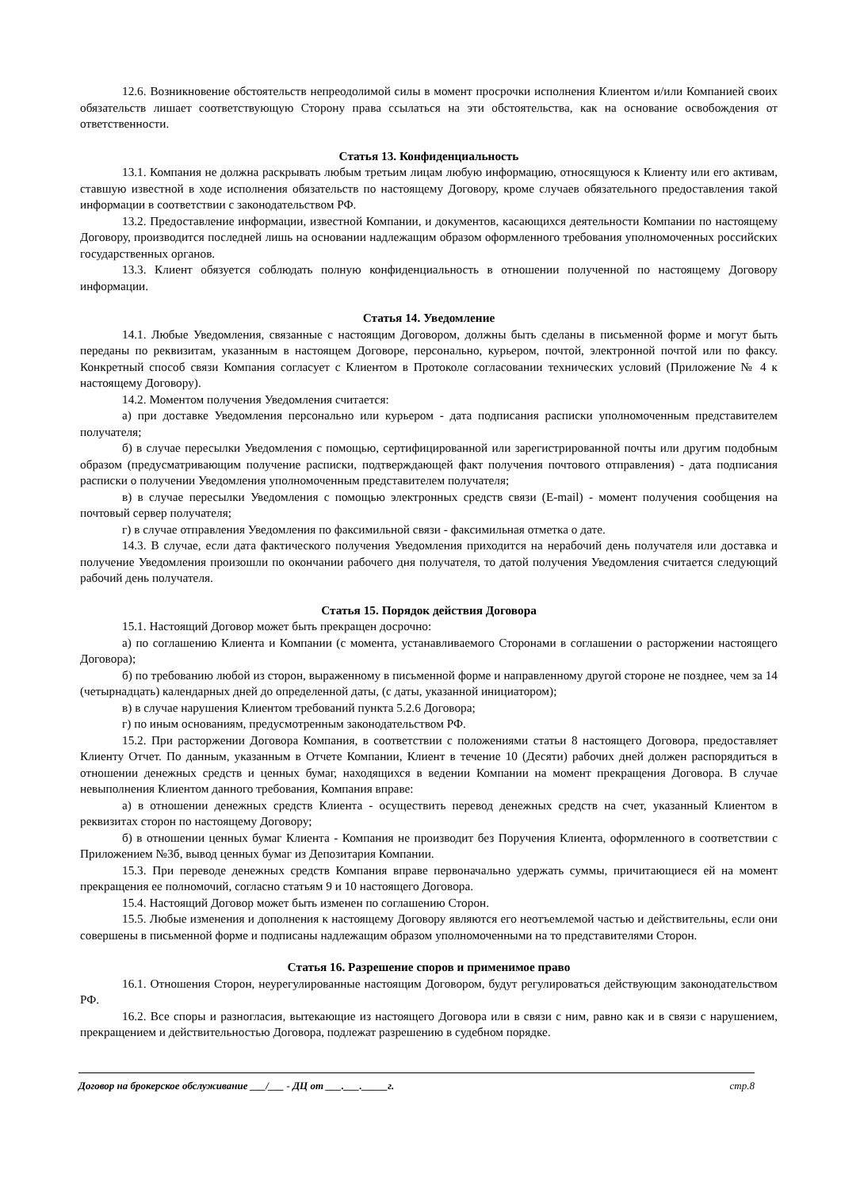12.6. Возникновение обстоятельств непреодолимой силы в момент просрочки исполнения Клиентом и/или Компанией своих обязательств лишает соответствующую Сторону права ссылаться на эти обстоятельства, как на основание освобождения от ответственности.
Статья 13. Конфиденциальность
13.1. Компания не должна раскрывать любым третьим лицам любую информацию, относящуюся к Клиенту или его активам, ставшую известной в ходе исполнения обязательств по настоящему Договору, кроме случаев обязательного предоставления такой информации в соответствии с законодательством РФ.
13.2. Предоставление информации, известной Компании, и документов, касающихся деятельности Компании по настоящему Договору, производится последней лишь на основании надлежащим образом оформленного требования уполномоченных российских государственных органов.
13.3. Клиент обязуется соблюдать полную конфиденциальность в отношении полученной по настоящему Договору информации.
Статья 14. Уведомление
14.1. Любые Уведомления, связанные с настоящим Договором, должны быть сделаны в письменной форме и могут быть переданы по реквизитам, указанным в настоящем Договоре, персонально, курьером, почтой, электронной почтой или по факсу. Конкретный способ связи Компания согласует с Клиентом в Протоколе согласовании технических условий (Приложение № 4 к настоящему Договору).
14.2. Моментом получения Уведомления считается:
а) при доставке Уведомления персонально или курьером - дата подписания расписки уполномоченным представителем получателя;
б) в случае пересылки Уведомления с помощью, сертифицированной или зарегистрированной почты или другим подобным образом (предусматривающим получение расписки, подтверждающей факт получения почтового отправления) - дата подписания расписки о получении Уведомления уполномоченным представителем получателя;
в) в случае пересылки Уведомления с помощью электронных средств связи (E-mail) - момент получения сообщения на почтовый сервер получателя;
г) в случае отправления Уведомления по факсимильной связи - факсимильная отметка о дате.
14.3. В случае, если дата фактического получения Уведомления приходится на нерабочий день получателя или доставка и получение Уведомления произошли по окончании рабочего дня получателя, то датой получения Уведомления считается следующий рабочий день получателя.
Статья 15. Порядок действия Договора
15.1. Настоящий Договор может быть прекращен досрочно:
а) по соглашению Клиента и Компании (с момента, устанавливаемого Сторонами в соглашении о расторжении настоящего Договора);
б) по требованию любой из сторон, выраженному в письменной форме и направленному другой стороне не позднее, чем за 14 (четырнадцать) календарных дней до определенной даты, (с даты, указанной инициатором);
в) в случае нарушения Клиентом требований пункта 5.2.6 Договора;
г) по иным основаниям, предусмотренным законодательством РФ.
15.2. При расторжении Договора Компания, в соответствии с положениями статьи 8 настоящего Договора, предоставляет Клиенту Отчет. По данным, указанным в Отчете Компании, Клиент в течение 10 (Десяти) рабочих дней должен распорядиться в отношении денежных средств и ценных бумаг, находящихся в ведении Компании на момент прекращения Договора. В случае невыполнения Клиентом данного требования, Компания вправе:
а) в отношении денежных средств Клиента - осуществить перевод денежных средств на счет, указанный Клиентом в реквизитах сторон по настоящему Договору;
б) в отношении ценных бумаг Клиента - Компания не производит без Поручения Клиента, оформленного в соответствии с Приложением №3б, вывод ценных бумаг из Депозитария Компании.
15.3. При переводе денежных средств Компания вправе первоначально удержать суммы, причитающиеся ей на момент прекращения ее полномочий, согласно статьям 9 и 10 настоящего Договора.
15.4. Настоящий Договор может быть изменен по соглашению Сторон.
15.5. Любые изменения и дополнения к настоящему Договору являются его неотъемлемой частью и действительны, если они совершены в письменной форме и подписаны надлежащим образом уполномоченными на то представителями Сторон.
Статья 16. Разрешение споров и применимое право
16.1. Отношения Сторон, неурегулированные настоящим Договором, будут регулироваться действующим законодательством РФ.
16.2. Все споры и разногласия, вытекающие из настоящего Договора или в связи с ним, равно как и в связи с нарушением, прекращением и действительностью Договора, подлежат разрешению в судебном порядке.
Договор на брокерское обслуживание ___/___ - ДЦ от ___.___._____г. стр.8